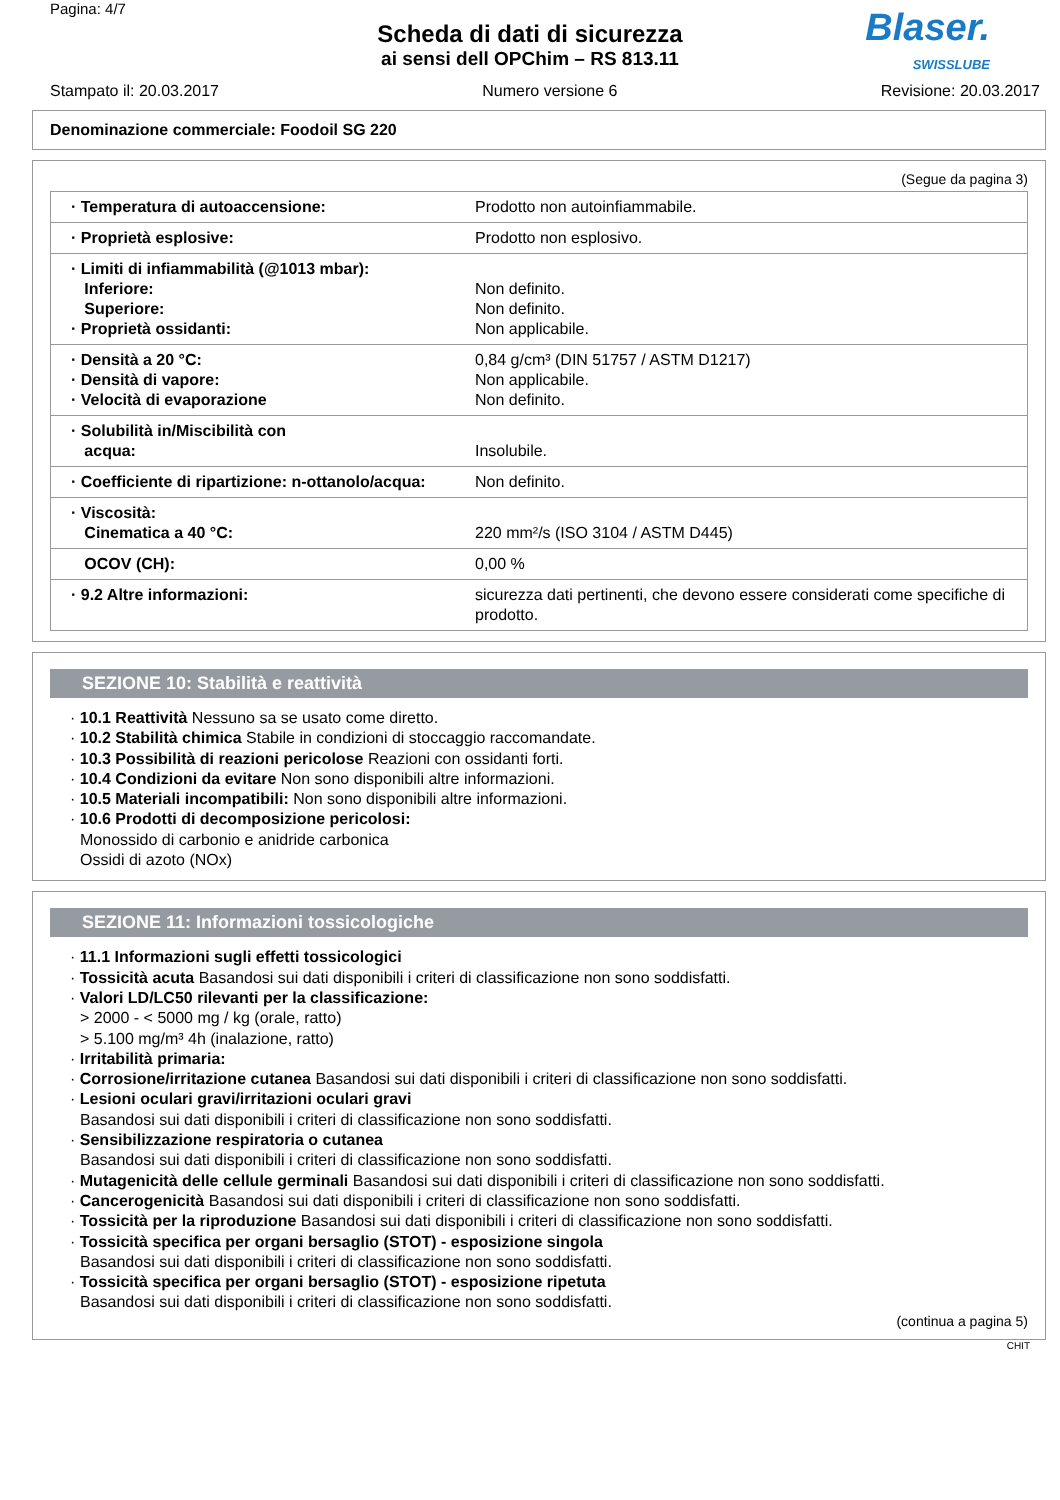Pagina: 4/7
Scheda di dati di sicurezza
ai sensi dell OPChim – RS 813.11
Blaser.
SWISSLUBE
Stampato il: 20.03.2017 Numero versione 6 Revisione: 20.03.2017
Denominazione commerciale: Foodoil SG 220
(Segue da pagina 3)
| · Temperatura di autoaccensione: | Prodotto non autoinfiammabile. |
| · Proprietà esplosive: | Prodotto non esplosivo. |
| · Limiti di infiammabilità (@1013 mbar): Inferiore: Superiore: · Proprietà ossidanti: | Non definito. Non definito. Non applicabile. |
| · Densità a 20 °C: · Densità di vapore: · Velocità di evaporazione | 0,84 g/cm³ (DIN 51757 / ASTM D1217) Non applicabile. Non definito. |
| · Solubilità in/Miscibilità con acqua: | Insolubile. |
| · Coefficiente di ripartizione: n-ottanolo/acqua: | Non definito. |
| · Viscosità: Cinematica a 40 °C: | 220 mm²/s (ISO 3104 / ASTM D445) |
| OCOV (CH): | 0,00 % |
| · 9.2 Altre informazioni: | sicurezza dati pertinenti, che devono essere considerati come specifiche di prodotto. |
SEZIONE 10: Stabilità e reattività
· 10.1 Reattività Nessuno sa se usato come diretto.
· 10.2 Stabilità chimica Stabile in condizioni di stoccaggio raccomandate.
· 10.3 Possibilità di reazioni pericolose Reazioni con ossidanti forti.
· 10.4 Condizioni da evitare Non sono disponibili altre informazioni.
· 10.5 Materiali incompatibili: Non sono disponibili altre informazioni.
· 10.6 Prodotti di decomposizione pericolosi:
Monossido di carbonio e anidride carbonica
Ossidi di azoto (NOx)
SEZIONE 11: Informazioni tossicologiche
· 11.1 Informazioni sugli effetti tossicologici
· Tossicità acuta Basandosi sui dati disponibili i criteri di classificazione non sono soddisfatti.
· Valori LD/LC50 rilevanti per la classificazione:
> 2000 - < 5000 mg / kg (orale, ratto)
> 5.100 mg/m³ 4h (inalazione, ratto)
· Irritabilità primaria:
· Corrosione/irritazione cutanea Basandosi sui dati disponibili i criteri di classificazione non sono soddisfatti.
· Lesioni oculari gravi/irritazioni oculari gravi
Basandosi sui dati disponibili i criteri di classificazione non sono soddisfatti.
· Sensibilizzazione respiratoria o cutanea
Basandosi sui dati disponibili i criteri di classificazione non sono soddisfatti.
· Mutagenicità delle cellule germinali Basandosi sui dati disponibili i criteri di classificazione non sono soddisfatti.
· Cancerogenicità Basandosi sui dati disponibili i criteri di classificazione non sono soddisfatti.
· Tossicità per la riproduzione Basandosi sui dati disponibili i criteri di classificazione non sono soddisfatti.
· Tossicità specifica per organi bersaglio (STOT) - esposizione singola
Basandosi sui dati disponibili i criteri di classificazione non sono soddisfatti.
· Tossicità specifica per organi bersaglio (STOT) - esposizione ripetuta
Basandosi sui dati disponibili i criteri di classificazione non sono soddisfatti.
(continua a pagina 5)
CHIT